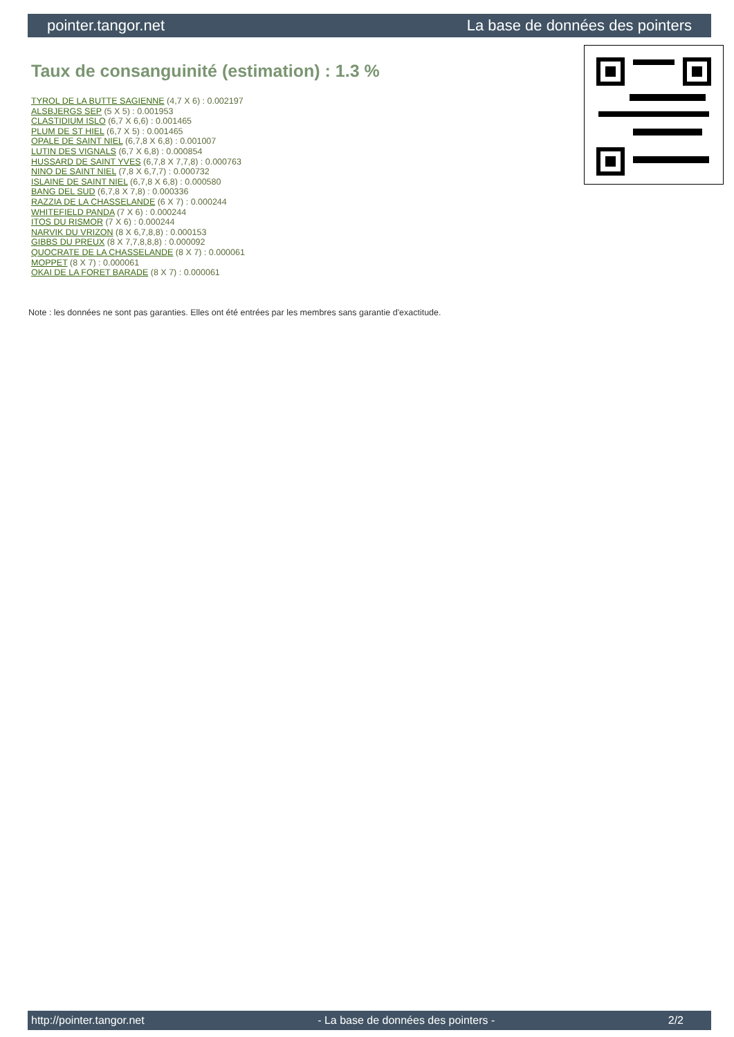pointer.tangor.net La base de données des pointers
Taux de consanguinité (estimation) : 1.3 %
TYROL DE LA BUTTE SAGIENNE (4,7 X 6) : 0.002197
ALSBJERGS SEP (5 X 5) : 0.001953
CLASTIDIUM ISLO (6,7 X 6,6) : 0.001465
PLUM DE ST HIEL (6,7 X 5) : 0.001465
OPALE DE SAINT NIEL (6,7,8 X 6,8) : 0.001007
LUTIN DES VIGNALS (6,7 X 6,8) : 0.000854
HUSSARD DE SAINT YVES (6,7,8 X 7,7,8) : 0.000763
NINO DE SAINT NIEL (7,8 X 6,7,7) : 0.000732
ISLAINE DE SAINT NIEL (6,7,8 X 6,8) : 0.000580
BANG DEL SUD (6,7,8 X 7,8) : 0.000336
RAZZIA DE LA CHASSELANDE (6 X 7) : 0.000244
WHITEFIELD PANDA (7 X 6) : 0.000244
ITOS DU RISMOR (7 X 6) : 0.000244
NARVIK DU VRIZON (8 X 6,7,8,8) : 0.000153
GIBBS DU PREUX (8 X 7,7,8,8,8) : 0.000092
QUOCRATE DE LA CHASSELANDE (8 X 7) : 0.000061
MOPPET (8 X 7) : 0.000061
OKAI DE LA FORET BARADE (8 X 7) : 0.000061
Note : les données ne sont pas garanties. Elles ont été entrées par les membres sans garantie d'exactitude.
http://pointer.tangor.net - La base de données des pointers - 2/2